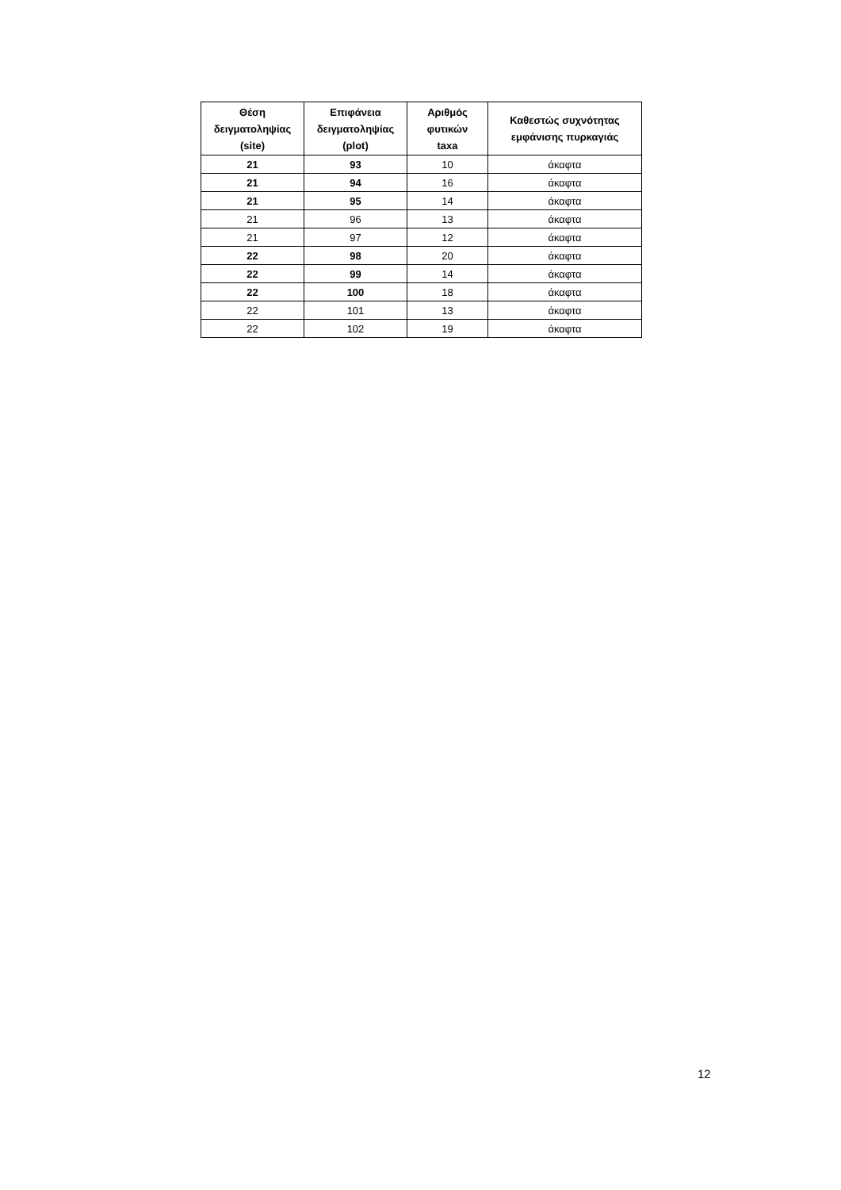| Θέση δειγματοληψίας (site) | Επιφάνεια δειγματοληψίας (plot) | Αριθμός φυτικών taxa | Καθεστώς συχνότητας εμφάνισης πυρκαγιάς |
| --- | --- | --- | --- |
| 21 | 93 | 10 | άκαφτα |
| 21 | 94 | 16 | άκαφτα |
| 21 | 95 | 14 | άκαφτα |
| 21 | 96 | 13 | άκαφτα |
| 21 | 97 | 12 | άκαφτα |
| 22 | 98 | 20 | άκαφτα |
| 22 | 99 | 14 | άκαφτα |
| 22 | 100 | 18 | άκαφτα |
| 22 | 101 | 13 | άκαφτα |
| 22 | 102 | 19 | άκαφτα |
12